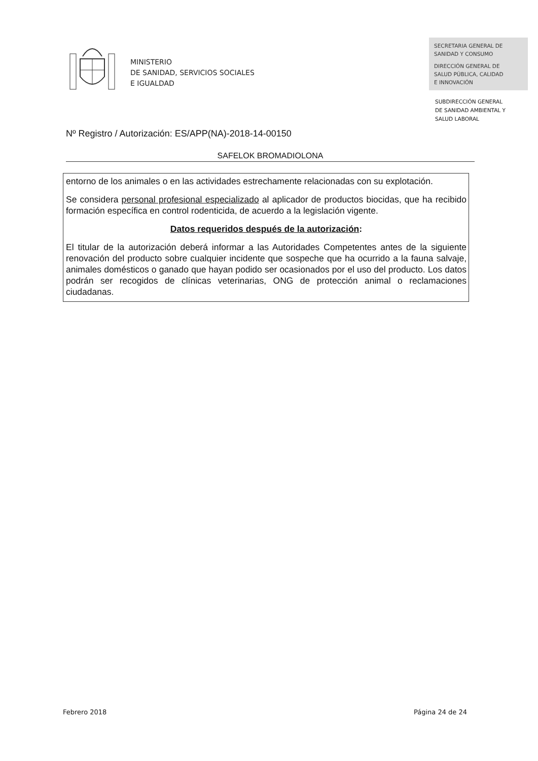MINISTERIO
DE SANIDAD, SERVICIOS SOCIALES
E IGUALDAD
SECRETARIA GENERAL DE
SANIDAD Y CONSUMO
DIRECCIÓN GENERAL DE
SALUD PÚBLICA, CALIDAD
E INNOVACIÓN
SUBDIRECCIÓN GENERAL
DE SANIDAD AMBIENTAL Y
SALUD LABORAL
Nº Registro / Autorización: ES/APP(NA)-2018-14-00150
SAFELOK BROMADIOLONA
entorno de los animales o en las actividades estrechamente relacionadas con su explotación.
Se considera personal profesional especializado al aplicador de productos biocidas, que ha recibido formación específica en control rodenticida, de acuerdo a la legislación vigente.
Datos requeridos después de la autorización:
El titular de la autorización deberá informar a las Autoridades Competentes antes de la siguiente renovación del producto sobre cualquier incidente que sospeche que ha ocurrido a la fauna salvaje, animales domésticos o ganado que hayan podido ser ocasionados por el uso del producto. Los datos podrán ser recogidos de clínicas veterinarias, ONG de protección animal o reclamaciones ciudadanas.
Febrero 2018 Página 24 de 24